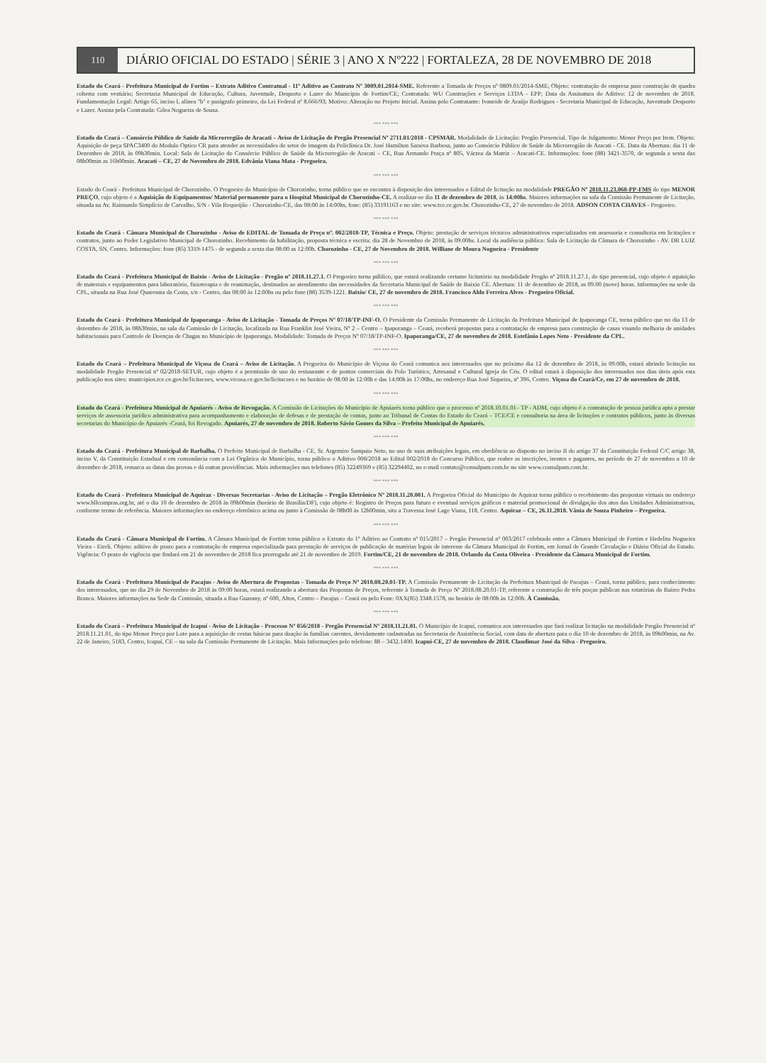110
DIÁRIO OFICIAL DO ESTADO | SÉRIE 3 | ANO X Nº222 | FORTALEZA, 28 DE NOVEMBRO DE 2018
Estado do Ceará - Prefeitura Municipal de Fortim – Extrato Aditivo Contratual - 11º Aditivo ao Contrato Nº 3009.01.2014-SME. Referente a Tomada de Preços nº 0809.01/2014-SME; Objeto: contratação de empresa para construção de quadra coberta com vestiário; Secretaria Municipal de Educação, Cultura, Juventude, Desporto e Lazer do Município de Fortim/CE; Contratada: WU Construções e Serviços LTDA - EPP; Data da Assinatura do Aditivo: 12 de novembro de 2018. Fundamentação Legal: Artigo 65, inciso I, alínea "b" e parágrafo primeiro, da Lei Federal nº 8.666/93; Motivo: Alteração no Projeto Inicial. Assina pelo Contratante: Ivaneide de Araújo Rodrigues - Secretaria Municipal de Educação, Juventude Desporto e Lazer. Assina pela Contratada: Gilea Nogueira de Sousa.
*** *** ***
Estado do Ceará – Consórcio Público de Saúde da Microrregião de Aracati – Aviso de Licitação de Pregão Presencial Nº 2711.01/2018 - CPSMAR. Modalidade de Licitação: Pregão Presencial. Tipo de Julgamento: Menor Preço por Item. Objeto: Aquisição de peça SPAC3400 do Modulo Optico CR para atender as necessidades do setor de imagem da Policlínica Dr. José Hamilton Saraiva Barbosa, junto ao Consórcio Público de Saúde da Microrregião de Aracati - CE. Data da Abertura: dia 11 de Dezembro de 2018, às 09h30min. Local: Sala de Licitação do Consórcio Público de Saúde da Microrregião de Aracati – CE, Rua Armando Praça nº 805, Várzea da Matriz – Aracati-CE. Informações: fone (88) 3421-3570, de segunda a sexta das 08h00min as 16h00min. Aracati – CE, 27 de Novembro de 2018. Edvânia Viana Mata - Pregoeira.
*** *** ***
Estado do Ceará - Prefeitura Municipal de Chorozinho. O Pregoeiro do Município de Chorozinho, torna público que se encontra à disposição dos interessados o Edital de licitação na modalidade PREGÃO Nº 2018.11.23.068-PP-FMS do tipo MENOR PREÇO, cujo objeto é a Aquisição de Equipamentos/ Material permanente para o Hospital Municipal de Chorozinho-CE. A realizar-se dia 11 de dezembro de 2018, às 14:00hs. Maiores informações na sala da Comissão Permanente de Licitação, situada na Av. Raimundo Simplício de Carvalho, S/N - Vila Requeijão - Chorozinho-CE, das 08:00 às 14:00hs, fone: (85) 33191163 e no site: www.tce.ce.gov.br. Chorozinho-CE, 27 de novembro de 2018. ADSON COSTA CHAVES - Pregoeiro.
*** *** ***
Estado do Ceará - Câmara Municipal de Chorozinho - Aviso de EDITAL de Tomada de Preço nº. 002/2018-TP, Técnica e Preço. Objeto: prestação de serviços técnicos administrativos especializados em assessoria e consultoria em licitações e contratos, junto ao Poder Legislativo Municipal de Chorozinho. Recebimento da habilitação, proposta técnica e escrita: dia 28 de Novembro de 2018, às 09:00hs. Local da audiência pública: Sala de Licitação da Câmara de Chorozinho - AV. DR LUIZ COSTA, SN, Centro. Informações: fone (85) 3319-1475 - de segunda a sexta das 08:00 as 12:00h. Chorozinho - CE, 27 de Novembro de 2018. Williane de Moura Nogueira - Presidente
*** *** ***
Estado do Ceará - Prefeitura Municipal de Baixio - Aviso de Licitação - Pregão nº 2018.11.27.1. O Pregoeiro torna público, que estará realizando certame licitatório na modalidade Pregão nº 2018.11.27.1, do tipo presencial, cujo objeto é aquisição de materiais e equipamentos para laboratório, fisioterapia e de reanimação, destinados ao atendimento das necessidades da Secretaria Municipal de Saúde de Baixio CE. Abertura: 11 de dezembro de 2018, as 09:00 (nove) horas. Informações na sede da CPL, situada na Rua José Quaresma da Costa, s/n - Centro, das 08:00 às 12:00hs ou pelo fone (88) 3539-1221. Baixio/ CE, 27 de novembro de 2018. Francisco Aldo Ferreira Alves - Pregoeiro Oficial.
*** *** ***
Estado do Ceará - Prefeitura Municipal de Ipaporanga - Aviso de Licitação - Tomada de Preços Nº 07/18/TP-INF-O. O Presidente da Comissão Permanente de Licitação da Prefeitura Municipal de Ipaporanga CE, torna público que no dia 13 de dezembro de 2018, às 08h30min, na sala da Comissão de Licitação, localizada na Rua Franklin José Vieira, Nº 2 – Centro – Ipaporanga – Ceará, receberá propostas para a contratação de empresa para construção de casas visando melhoria de unidades habitacionais para Controle de Doenças de Chagas no Município de Ipaporanga. Modalidade: Tomada de Preços Nº 07/18/TP-INF-O. Ipaporanga/CE, 27 de novembro de 2018. Estefânio Lopes Neto - Presidente da CPL.
*** *** ***
Estado do Ceará – Prefeitura Municipal de Viçosa do Ceará – Aviso de Licitação. A Pregoeira do Município de Viçosa do Ceará comunica aos interessados que no próximo dia 12 de dezembro de 2018, às 09:00h, estará abrindo licitação na modalidade Pregão Presencial nº 02/2018-SETUR, cujo objeto é a permissão de uso do restaurante e de pontos comerciais do Polo Turístico, Artesanal e Cultural Igreja do Céu. O edital estará à disposição dos interessados nos dias úteis após esta publicação nos sites: municipios.tce.ce.gov.br/licitacoes, www.vicosa.ce.gov.br/licitacoes e no horário de 08:00 às 12:00h e das 14:00h às 17:00hs, no endereço Rua José Siqueira, nº 396, Centro. Viçosa do Ceará/Ce, em 27 de novembro de 2018.
*** *** ***
Estado do Ceará - Prefeitura Municipal de Apuiarés - Aviso de Revogação. A Comissão de Licitações do Município de Apuiarés torna público que o processo nº 2018.10.01.01– TP - ADM, cujo objeto é a contratação de pessoa jurídica apta a prestar serviços de assessoria jurídico administrativa para acompanhamento e elaboração de defesas e de prestação de contas, junto ao Tribunal de Contas do Estado do Ceará – TCE/CE e consultoria na área de licitações e contratos públicos, junto às diversas secretarias do Município de Apuiarés -Ceará, foi Revogado. Apuiarés, 27 de novembro de 2018. Roberto Sávio Gomes da Silva – Prefeito Municipal de Apuiarés.
*** *** ***
Estado do Ceará - Prefeitura Municipal de Barbalha. O Prefeito Municipal de Barbalha - CE, Sr. Argemiro Sampaio Neto, no uso de suas atribuições legais, em obediência ao disposto no inciso II do artigo 37 da Constituição Federal C/C artigo 38, inciso V, da Constituição Estadual e em consonância com a Lei Orgânica do Município, torna público o Aditivo 008/2018 ao Edital 002/2018 do Concurso Público, que reabre as inscrições, isentos e pagantes, no período de 27 de novembro a 10 de dezembro de 2018, remarca as datas das provas e dá outras providências. Mais informações nos telefones (85) 32249369 e (85) 32294402, no e-mail contato@consulpam.com.br no site www.consulpam.com.br.
*** *** ***
Estado do Ceará - Prefeitura Municipal de Aquiraz - Diversas Secretarias - Aviso de Licitação – Pregão Eletrônico Nº 2018.11.20.001. A Pregoeira Oficial do Município de Aquiraz torna público o recebimento das propostas virtuais no endereço www.bllcompras.org.br, até o dia 10 de dezembro de 2018 às 09h00min (horário de Brasília/DF), cujo objeto é: Registro de Preços para futuro e eventual serviços gráficos e material promocional de divulgação dos atos das Unidades Administrativas, conforme termo de referência. Maiores informações no endereço eletrônico acima ou junto à Comissão de 08h00 às 12h00min, sito a Travessa José Lage Viana, 118, Centro. Aquiraz – CE, 26.11.2018. Vânia de Souza Pinheiro – Pregoeira.
*** *** ***
Estado do Ceará - Câmara Municipal de Fortim. A Câmara Municipal de Fortim torna público o Extrato do 1º Aditivo ao Contrato nº 015/2017 – Pregão Presencial nº 003/2017 celebrado entre a Câmara Municipal de Fortim e Hedelita Nogueira Vieira - Eireli. Objeto: aditivo de prazo para a contratação de empresa especializada para prestação de serviços de publicação de matérias legais de interesse da Câmara Municipal de Fortim, em Jornal de Grande Circulação e Diário Oficial do Estado. Vigência: O prazo de vigência que findará em 21 de novembro de 2018 fica prorrogado até 21 de novembro de 2019. Fortim/CE, 21 de novembro de 2018. Orlando da Costa Oliveira - Presidente da Câmara Municipal de Fortim.
*** *** ***
Estado do Ceará - Prefeitura Municipal de Pacajus - Aviso de Abertura de Propostas - Tomada de Preço Nº 2018.08.20.01-TP. A Comissão Permanente de Licitação da Prefeitura Municipal de Pacajus – Ceará, torna público, para conhecimento dos interessados, que no dia 29 de Novembro de 2018 às 09:00 horas, estará realizando a abertura das Propostas de Preços, referente à Tomada de Preço Nº 2018.08.20.01-TP, referente a construção de três praças públicas nas rotatórias do Bairro Pedra Branca. Maiores informações na Sede da Comissão, situada a Rua Guarany, nº 600, Altos, Centro – Pacajus – Ceará ou pelo Fone: 0XX(85) 3348.1578, no horário de 08:00h às 12:00h. À Comissão.
*** *** ***
Estado do Ceará – Prefeitura Municipal de Icapuí - Aviso de Licitação - Processo Nº 056/2018 - Pregão Presencial Nº 2018.11.21.01. O Município de Icapuí, comunica aos interessados que fará realizar licitação na modalidade Pregão Presencial nº 2018.11.21.01, do tipo Menor Preço por Lote para a aquisição de cestas básicas para doação às famílias carentes, devidamente cadastradas na Secretaria de Assistência Social, com data de abertura para o dia 10 de dezembro de 2018, às 09h00min, na Av. 22 de Janeiro, 5183, Centro, Icapuí, CE – na sala da Comissão Permanente de Licitação. Mais Informações pelo telefone: 88 – 3432.1400. Icapuí-CE, 27 de novembro de 2018. Claudimar José da Silva - Pregoeiro.